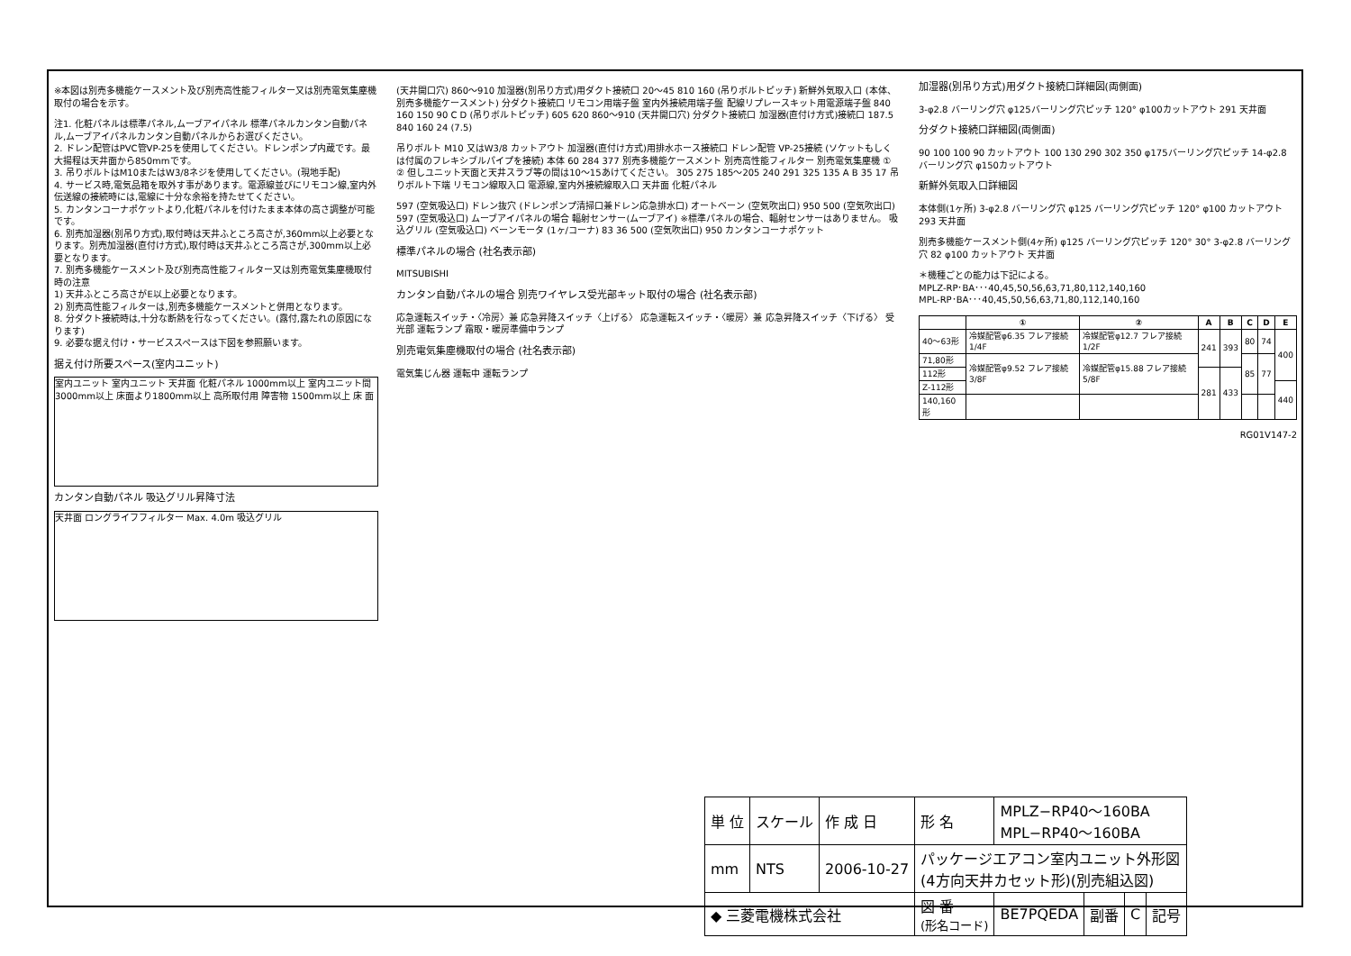※本図は別売多機能ケースメント及び別売高性能フィルター又は別売電気集塵機取付の場合を示す。
注1. 化粧パネルは標準パネル,ムーブアイパネル 標準パネルカンタン自動パネル,ムーブアイパネルカンタン自動パネルからお選びください。
2. ドレン配管はPVC管VP-25を使用してください。ドレンポンプ内蔵です。最大揚程は天井面から850mmです。
3. 吊りボルトはM10またはW3/8ネジを使用してください。(現地手配)
4. サービス時,電気品箱を取外す事があります。電源線並びにリモコン線,室内外伝送線の接続時には,電線に十分な余裕を持たせてください。
5. カンタンコーナポケットより,化粧パネルを付けたまま本体の高さ調整が可能です。
6. 別売加湿器(別吊り方式),取付時は天井ふところ高さが,360mm以上必要となります。別売加湿器(直付け方式),取付時は天井ふところ高さが,300mm以上必要となります。
7. 別売多機能ケースメント及び別売高性能フィルター又は別売電気集塵機取付時の注意
1) 天井ふところ高さがE以上必要となります。
2) 別売高性能フィルターは,別売多機能ケースメントと併用となります。
8. 分ダクト接続時は,十分な断熱を行なってください。(露付,露たれの原因になります)
9. 必要な据え付け・サービススペースは下図を参照願います。
据え付け所要スペース(室内ユニット)
室内ユニット 室内ユニット 天井面 化粧パネル 1000mm以上 室内ユニット間 3000mm以上 床面より1800mm以上 高所取付用 障害物 1500mm以上 床 面
カンタン自動パネル 吸込グリル昇降寸法
天井面 ロングライフフィルター Max. 4.0m 吸込グリル
(天井開口穴) 860～910 加湿器(別吊り方式)用ダクト接続口 20～45 810 160 (吊りボルトピッチ) 新鮮外気取入口 (本体、別売多機能ケースメント) 分ダクト接続口 リモコン用端子盤 室内外接続用端子盤 配線リプレースキット用電源端子盤 840 160 150 90 C D (吊りボルトピッチ) 605 620 860～910 (天井開口穴) 分ダクト接続口 加湿器(直付け方式)接続口 187.5 840 160 24 (7.5)
吊りボルト M10 又はW3/8 カットアウト 加湿器(直付け方式)用排水ホース接続口 ドレン配管 VP-25接続 (ソケットもしくは付属のフレキシブルパイプを接続) 本体 60 284 377 別売多機能ケースメント 別売高性能フィルター 別売電気集塵機 ① ② 但しユニット天面と天井スラブ等の間は10～15あけてください。 305 275 185～205 240 291 325 135 A B 35 17 吊りボルト下端 リモコン線取入口 電源線,室内外接続線取入口 天井面 化粧パネル
597 (空気吸込口) ドレン抜穴 (ドレンポンプ清掃口兼ドレン応急排水口) オートベーン (空気吹出口) 950 500 (空気吹出口) 597 (空気吸込口) ムーブアイパネルの場合 輻射センサー(ムーブアイ) ※標準パネルの場合、輻射センサーはありません。 吸込グリル (空気吸込口) ベーンモータ (1ヶ/コーナ) 83 36 500 (空気吹出口) 950 カンタンコーナポケット
標準パネルの場合 (社名表示部)
MITSUBISHI
カンタン自動パネルの場合 別売ワイヤレス受光部キット取付の場合 (社名表示部)
応急運転スイッチ・〈冷房〉兼 応急昇降スイッチ〈上げる〉 応急運転スイッチ・〈暖房〉兼 応急昇降スイッチ〈下げる〉 受光部 運転ランプ 霜取・暖房準備中ランプ
別売電気集塵機取付の場合 (社名表示部)
電気集じん器 運転中 運転ランプ
加湿器(別吊り方式)用ダクト接続口詳細図(両側面)
3-φ2.8 バーリング穴 φ125バーリング穴ピッチ 120° φ100カットアウト 291 天井面
分ダクト接続口詳細図(両側面)
90 100 100 90 カットアウト 100 130 290 302 350 φ175バーリング穴ピッチ 14-φ2.8 バーリング穴 φ150カットアウト
新鮮外気取入口詳細図
本体側(1ヶ所) 3-φ2.8 バーリング穴 φ125 バーリング穴ピッチ 120° φ100 カットアウト 293 天井面
別売多機能ケースメント側(4ヶ所) φ125 バーリング穴ピッチ 120° 30° 3-φ2.8 バーリング穴 82 φ100 カットアウト 天井面
＊機種ごとの能力は下記による。
MPLZ-RP･BA･･･40,45,50,56,63,71,80,112,140,160
MPL-RP･BA･･･40,45,50,56,63,71,80,112,140,160
| | ① | ② | A | B | C | D | E |
| --- | --- | --- | --- | --- | --- | --- | --- |
| 40～63形 | 冷媒配管φ6.35 フレア接続 1/4F | 冷媒配管φ12.7 フレア接続 1/2F | 241 | 393 | 80 | 74 | 400 |
| 71,80形 | 冷媒配管φ9.52 フレア接続 3/8F | 冷媒配管φ15.88 フレア接続 5/8F | | | 85 | 77 | |
| 112形 | | | 281 | 433 | | | |
| Z-112形 | | | | | | | 440 |
| 140,160形 | | | | | | | |
RG01V147-2
| 単 位 | スケール | 作 成 日 | 形 名 | MPLZ−RP40～160BA MPL−RP40～160BA | | | |
| mm | NTS | 2006-10-27 | パッケージエアコン室内ユニット外形図 (4方向天井カセット形)(別売組込図) | | | | |
| ◆ 三菱電機株式会社 | | | 図 番 (形名コード) | BE7PQEDA | 副番 | C | 記号 |